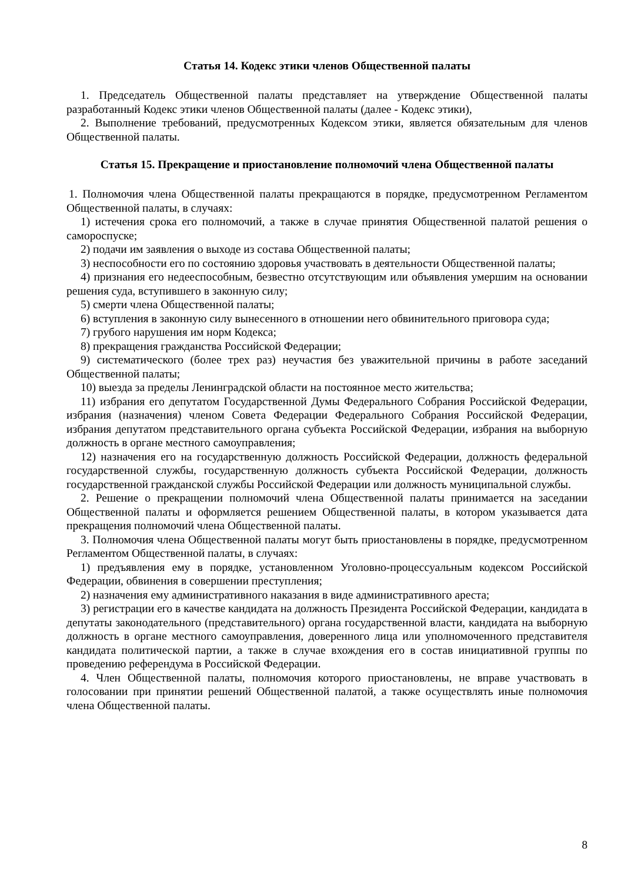Статья 14. Кодекс этики членов Общественной палаты
1. Председатель Общественной палаты представляет на утверждение Общественной палаты разработанный Кодекс этики членов Общественной палаты (далее - Кодекс этики),
2. Выполнение требований, предусмотренных Кодексом этики, является обязательным для членов Общественной палаты.
Статья 15. Прекращение и приостановление полномочий члена Общественной палаты
1. Полномочия члена Общественной палаты прекращаются в порядке, предусмотренном Регламентом Общественной палаты, в случаях:
1) истечения срока его полномочий, а также в случае принятия Общественной палатой решения о самороспуске;
2) подачи им заявления о выходе из состава Общественной палаты;
3) неспособности его по состоянию здоровья участвовать в деятельности Общественной палаты;
4) признания его недееспособным, безвестно отсутствующим или объявления умершим на основании решения суда, вступившего в законную силу;
5) смерти члена Общественной палаты;
6) вступления в законную силу вынесенного в отношении него обвинительного приговора суда;
7) грубого нарушения им норм Кодекса;
8) прекращения гражданства Российской Федерации;
9) систематического (более трех раз) неучастия без уважительной причины в работе заседаний Общественной палаты;
10) выезда за пределы Ленинградской области на постоянное место жительства;
11) избрания его депутатом Государственной Думы Федерального Собрания Российской Федерации, избрания (назначения) членом Совета Федерации Федерального Собрания Российской Федерации, избрания депутатом представительного органа субъекта Российской Федерации, избрания на выборную должность в органе местного самоуправления;
12) назначения его на государственную должность Российской Федерации, должность федеральной государственной службы, государственную должность субъекта Российской Федерации, должность государственной гражданской службы Российской Федерации или должность муниципальной службы.
2. Решение о прекращении полномочий члена Общественной палаты принимается на заседании Общественной палаты и оформляется решением Общественной палаты, в котором указывается дата прекращения полномочий члена Общественной палаты.
3. Полномочия члена Общественной палаты могут быть приостановлены в порядке, предусмотренном Регламентом Общественной палаты, в случаях:
1) предъявления ему в порядке, установленном Уголовно-процессуальным кодексом Российской Федерации, обвинения в совершении преступления;
2) назначения ему административного наказания в виде административного ареста;
3) регистрации его в качестве кандидата на должность Президента Российской Федерации, кандидата в депутаты законодательного (представительного) органа государственной власти, кандидата на выборную должность в органе местного самоуправления, доверенного лица или уполномоченного представителя кандидата политической партии, а также в случае вхождения его в состав инициативной группы по проведению референдума в Российской Федерации.
4. Член Общественной палаты, полномочия которого приостановлены, не вправе участвовать в голосовании при принятии решений Общественной палатой, а также осуществлять иные полномочия члена Общественной палаты.
8